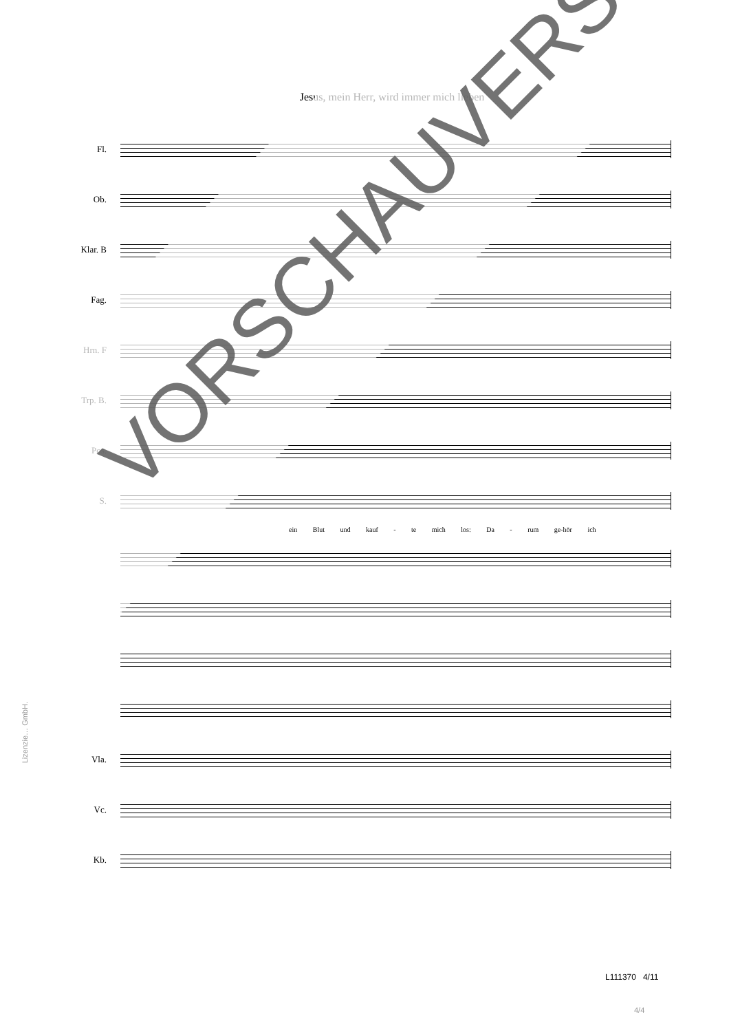Jesus, mein Herr, wird immer mich lieben
Fl.
Ob.
Klar. B
Fag.
Hrn. F
Trp. B.
Pos.
S.
ein Blut und kauf - te mich los: Da - rum ge-hör ich
Vla.
Vc.
Kb.
Lizenzie… GmbH.
VORSCHAUVERSION!
L111370 4/11
4/4